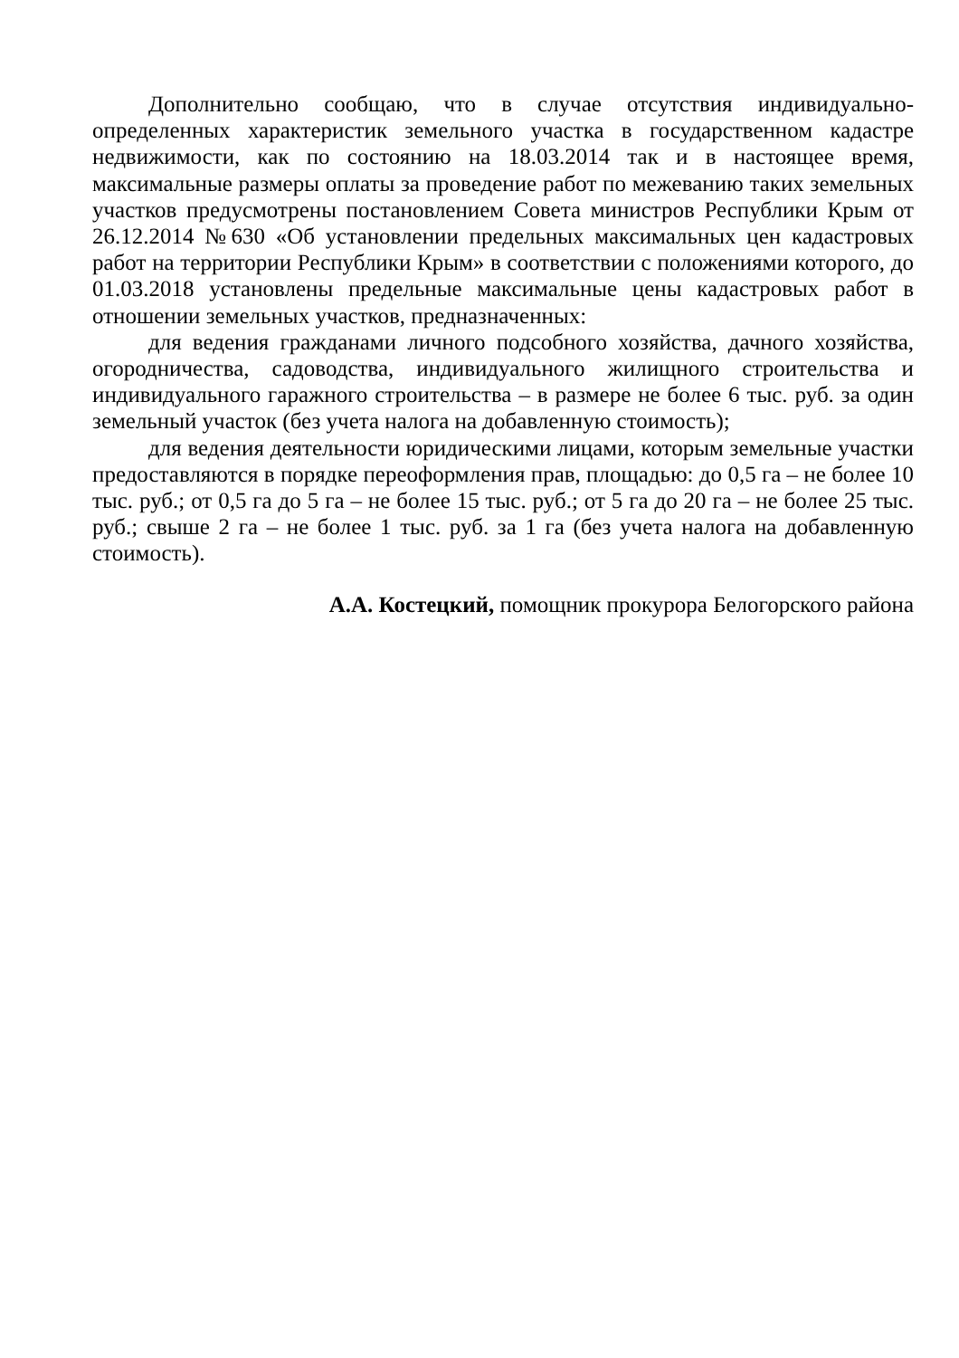Дополнительно сообщаю, что в случае отсутствия индивидуально-определенных характеристик земельного участка в государственном кадастре недвижимости, как по состоянию на 18.03.2014 так и в настоящее время, максимальные размеры оплаты за проведение работ по межеванию таких земельных участков предусмотрены постановлением Совета министров Республики Крым от 26.12.2014 №630 «Об установлении предельных максимальных цен кадастровых работ на территории Республики Крым» в соответствии с положениями которого, до 01.03.2018 установлены предельные максимальные цены кадастровых работ в отношении земельных участков, предназначенных:
для ведения гражданами личного подсобного хозяйства, дачного хозяйства, огородничества, садоводства, индивидуального жилищного строительства и индивидуального гаражного строительства – в размере не более 6 тыс. руб. за один земельный участок (без учета налога на добавленную стоимость);
для ведения деятельности юридическими лицами, которым земельные участки предоставляются в порядке переоформления прав, площадью: до 0,5 га – не более 10 тыс. руб.; от 0,5 га до 5 га – не более 15 тыс. руб.; от 5 га до 20 га – не более 25 тыс. руб.; свыше 2 га – не более 1 тыс. руб. за 1 га (без учета налога на добавленную стоимость).
А.А. Костецкий, помощник прокурора Белогорского района